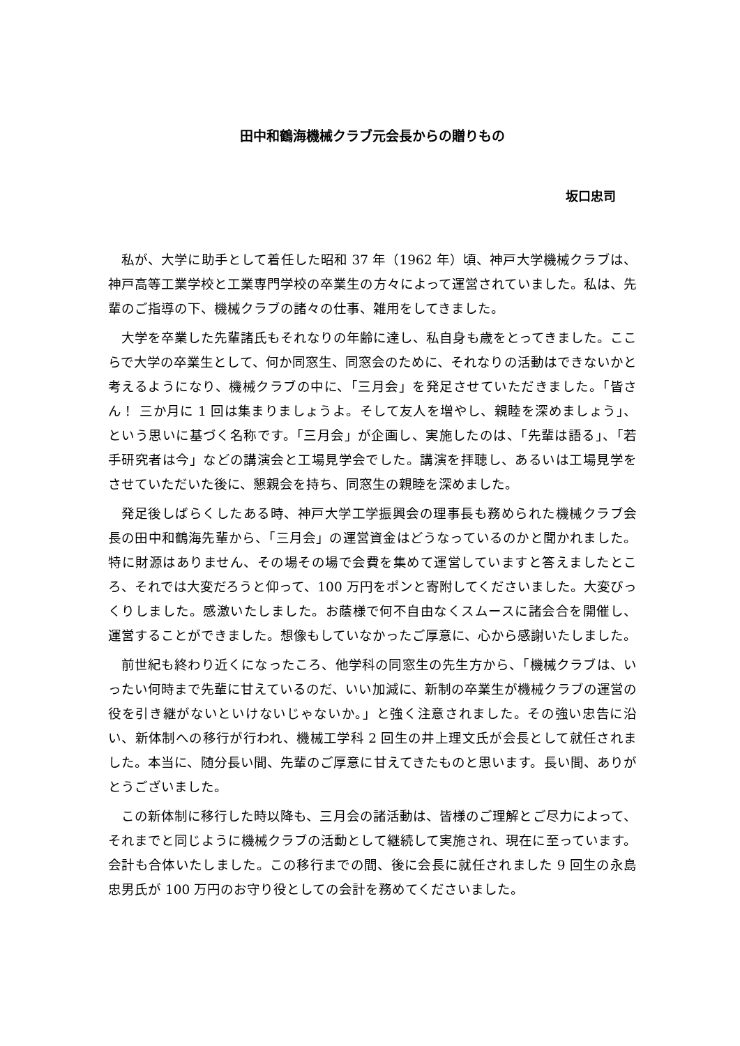田中和鶴海機械クラブ元会長からの贈りもの
坂口忠司
私が、大学に助手として着任した昭和 37 年（1962 年）頃、神戸大学機械クラブは、神戸高等工業学校と工業専門学校の卒業生の方々によって運営されていました。私は、先輩のご指導の下、機械クラブの諸々の仕事、雑用をしてきました。
大学を卒業した先輩諸氏もそれなりの年齢に達し、私自身も歳をとってきました。ここらで大学の卒業生として、何か同窓生、同窓会のために、それなりの活動はできないかと考えるようになり、機械クラブの中に、「三月会」を発足させていただきました。「皆さん！ 三か月に 1 回は集まりましょうよ。そして友人を増やし、親睦を深めましょう」、という思いに基づく名称です。「三月会」が企画し、実施したのは、「先輩は語る」、「若手研究者は今」などの講演会と工場見学会でした。講演を拝聴し、あるいは工場見学をさせていただいた後に、懇親会を持ち、同窓生の親睦を深めました。
発足後しばらくしたある時、神戸大学工学振興会の理事長も務められた機械クラブ会長の田中和鶴海先輩から、「三月会」の運営資金はどうなっているのかと聞かれました。特に財源はありません、その場その場で会費を集めて運営していますと答えましたところ、それでは大変だろうと仰って、100 万円をポンと寄附してくださいました。大変びっくりしました。感激いたしました。お蔭様で何不自由なくスムースに諸会合を開催し、運営することができました。想像もしていなかったご厚意に、心から感謝いたしました。
前世紀も終わり近くになったころ、他学科の同窓生の先生方から、「機械クラブは、いったい何時まで先輩に甘えているのだ、いい加減に、新制の卒業生が機械クラブの運営の役を引き継がないといけないじゃないか。」と強く注意されました。その強い忠告に沿い、新体制への移行が行われ、機械工学科 2 回生の井上理文氏が会長として就任されました。本当に、随分長い間、先輩のご厚意に甘えてきたものと思います。長い間、ありがとうございました。
この新体制に移行した時以降も、三月会の諸活動は、皆様のご理解とご尽力によって、それまでと同じように機械クラブの活動として継続して実施され、現在に至っています。会計も合体いたしました。この移行までの間、後に会長に就任されました 9 回生の永島忠男氏が 100 万円のお守り役としての会計を務めてくださいました。